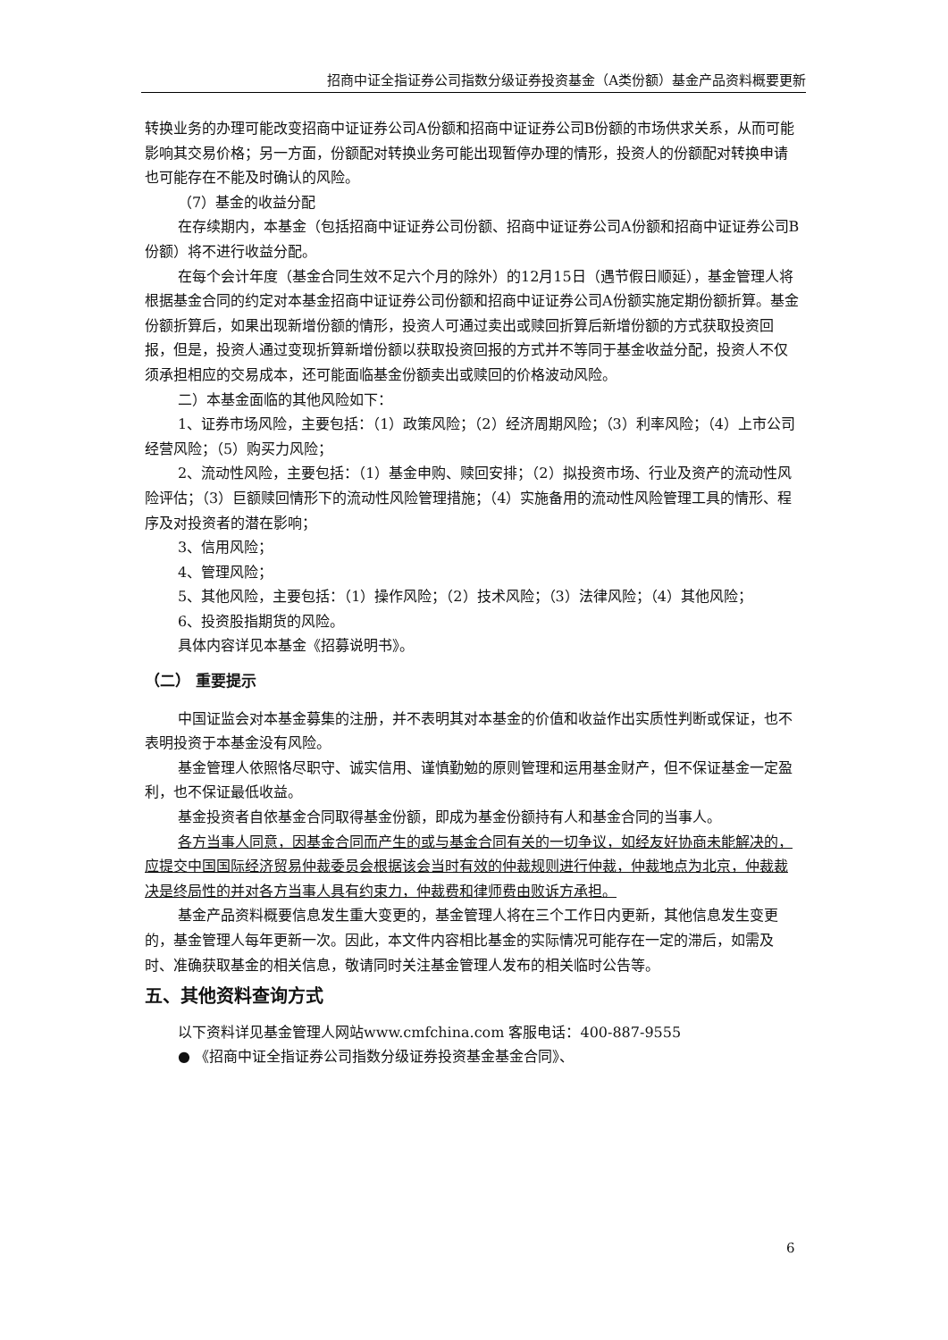招商中证全指证券公司指数分级证券投资基金（A类份额）基金产品资料概要更新
转换业务的办理可能改变招商中证证券公司A份额和招商中证证券公司B份额的市场供求关系，从而可能影响其交易价格；另一方面，份额配对转换业务可能出现暂停办理的情形，投资人的份额配对转换申请也可能存在不能及时确认的风险。
（7）基金的收益分配
在存续期内，本基金（包括招商中证证券公司份额、招商中证证券公司A份额和招商中证证券公司B份额）将不进行收益分配。
在每个会计年度（基金合同生效不足六个月的除外）的12月15日（遇节假日顺延），基金管理人将根据基金合同的约定对本基金招商中证证券公司份额和招商中证证券公司A份额实施定期份额折算。基金份额折算后，如果出现新增份额的情形，投资人可通过卖出或赎回折算后新增份额的方式获取投资回报，但是，投资人通过变现折算新增份额以获取投资回报的方式并不等同于基金收益分配，投资人不仅须承担相应的交易成本，还可能面临基金份额卖出或赎回的价格波动风险。
二）本基金面临的其他风险如下：
1、证券市场风险，主要包括：（1）政策风险；（2）经济周期风险；（3）利率风险；（4）上市公司经营风险；（5）购买力风险；
2、流动性风险，主要包括：（1）基金申购、赎回安排；（2）拟投资市场、行业及资产的流动性风险评估；（3）巨额赎回情形下的流动性风险管理措施；（4）实施备用的流动性风险管理工具的情形、程序及对投资者的潜在影响；
3、信用风险；
4、管理风险；
5、其他风险，主要包括：（1）操作风险；（2）技术风险；（3）法律风险；（4）其他风险；
6、投资股指期货的风险。
具体内容详见本基金《招募说明书》。
（二） 重要提示
中国证监会对本基金募集的注册，并不表明其对本基金的价值和收益作出实质性判断或保证，也不表明投资于本基金没有风险。
基金管理人依照恪尽职守、诚实信用、谨慎勤勉的原则管理和运用基金财产，但不保证基金一定盈利，也不保证最低收益。
基金投资者自依基金合同取得基金份额，即成为基金份额持有人和基金合同的当事人。
各方当事人同意，因基金合同而产生的或与基金合同有关的一切争议，如经友好协商未能解决的，应提交中国国际经济贸易仲裁委员会根据该会当时有效的仲裁规则进行仲裁，仲裁地点为北京，仲裁裁决是终局性的并对各方当事人具有约束力，仲裁费和律师费由败诉方承担。
基金产品资料概要信息发生重大变更的，基金管理人将在三个工作日内更新，其他信息发生变更的，基金管理人每年更新一次。因此，本文件内容相比基金的实际情况可能存在一定的滞后，如需及时、准确获取基金的相关信息，敬请同时关注基金管理人发布的相关临时公告等。
五、其他资料查询方式
以下资料详见基金管理人网站www.cmfchina.com 客服电话：400-887-9555
● 《招商中证全指证券公司指数分级证券投资基金基金合同》、
6